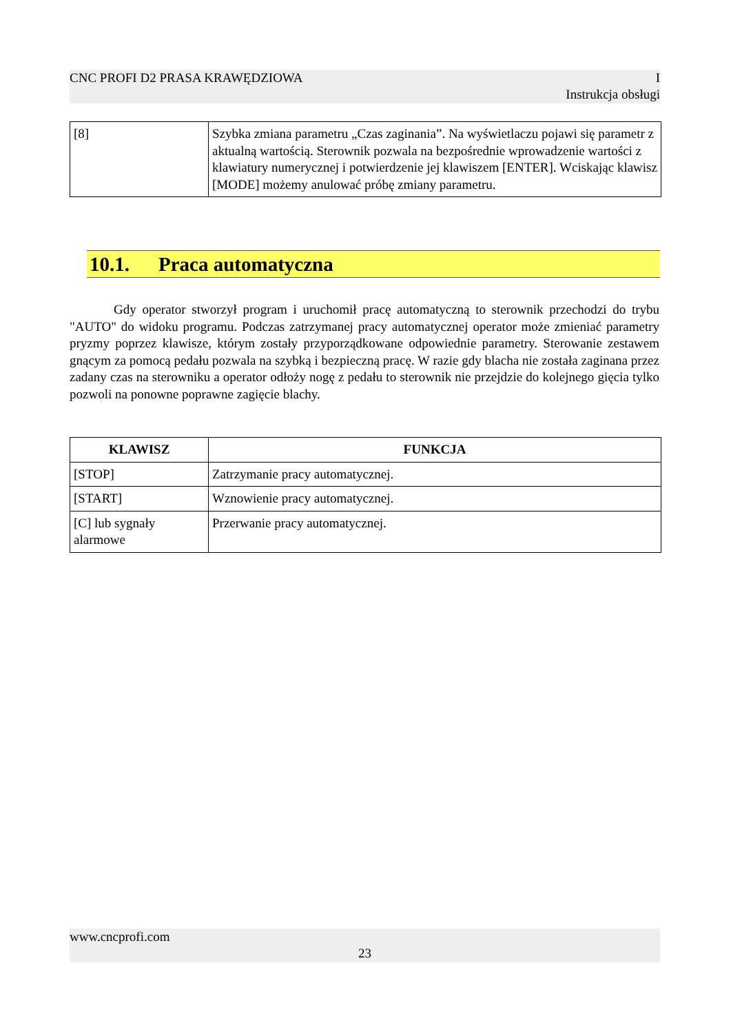CNC PROFI D2 PRASA KRAWĘDZIOWA I
Instrukcja obsługi
| [8] | Szybka zmiana parametru „Czas zaginania”. Na wyświetlaczu pojawi się parametr z aktualną wartością. Sterownik pozwala na bezpośrednie wprowadzenie wartości z klawiatury numerycznej i potwierdzenie jej klawiszem [ENTER]. Wciskając klawisz [MODE] możemy anulować próbę zmiany parametru. |
10.1. Praca automatyczna
Gdy operator stworzył program i uruchomił pracę automatyczną to sterownik przechodzi do trybu "AUTO" do widoku programu. Podczas zatrzymanej pracy automatycznej operator może zmieniać parametry pryzmy poprzez klawisze, którym zostały przyporządkowane odpowiednie parametry. Sterowanie zestawem gnącym za pomocą pedału pozwala na szybką i bezpieczną pracę. W razie gdy blacha nie została zaginana przez zadany czas na sterowniku a operator odłoży nogę z pedału to sterownik nie przejdzie do kolejnego gięcia tylko pozwoli na ponowne poprawne zagięcie blachy.
| KLAWISZ | FUNKCJA |
| --- | --- |
| [STOP] | Zatrzymanie pracy automatycznej. |
| [START] | Wznowienie pracy automatycznej. |
| [C] lub sygnały alarmowe | Przerwanie pracy automatycznej. |
www.cncprofi.com
23